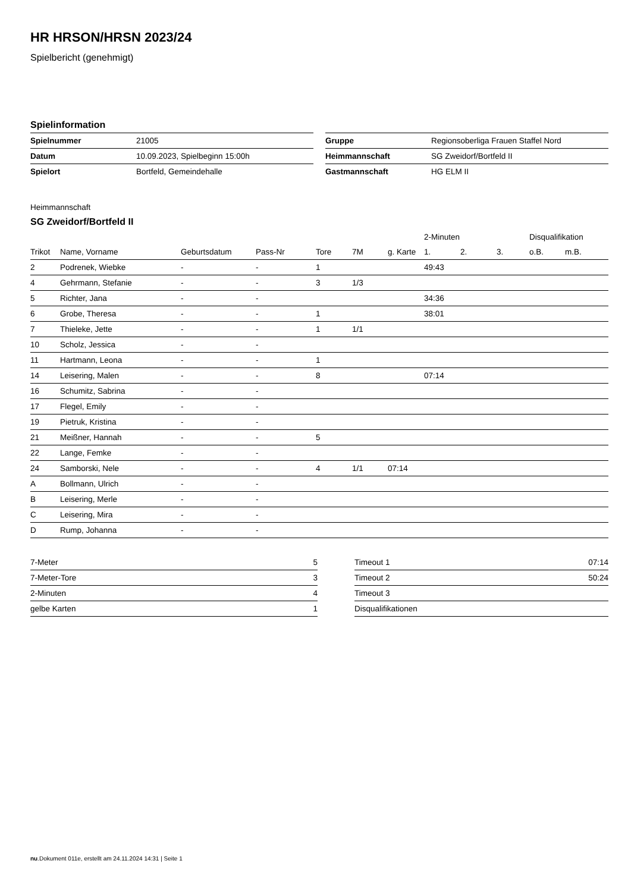HR HRSON/HRSN 2023/24
Spielbericht (genehmigt)
Spielinformation
| Spielnummer | 21005 |
| Datum | 10.09.2023, Spielbeginn 15:00h |
| Spielort | Bortfeld, Gemeindehalle |
| Gruppe | Regionsoberliga Frauen Staffel Nord |
| Heimmannschaft | SG Zweidorf/Bortfeld II |
| Gastmannschaft | HG ELM II |
Heimmannschaft
SG Zweidorf/Bortfeld II
| | | | | | | | 2-Minuten | | | Disqualifikation | |
| --- | --- | --- | --- | --- | --- | --- | --- | --- | --- | --- | --- |
| Trikot | Name, Vorname | Geburtsdatum | Pass-Nr | Tore | 7M | g. Karte | 1. | 2. | 3. | o.B. | m.B. |
| 2 | Podrenek, Wiebke | - | - | 1 | | | 49:43 | | | | |
| 4 | Gehrmann, Stefanie | - | - | 3 | 1/3 | | | | | | |
| 5 | Richter, Jana | - | - | | | | 34:36 | | | | |
| 6 | Grobe, Theresa | - | - | 1 | | | 38:01 | | | | |
| 7 | Thieleke, Jette | - | - | 1 | 1/1 | | | | | | |
| 10 | Scholz, Jessica | - | - | | | | | | | | |
| 11 | Hartmann, Leona | - | - | 1 | | | | | | | |
| 14 | Leisering, Malen | - | - | 8 | | | 07:14 | | | | |
| 16 | Schumitz, Sabrina | - | - | | | | | | | | |
| 17 | Flegel, Emily | - | - | | | | | | | | |
| 19 | Pietruk, Kristina | - | - | | | | | | | | |
| 21 | Meißner, Hannah | - | - | 5 | | | | | | | |
| 22 | Lange, Femke | - | - | | | | | | | | |
| 24 | Samborski, Nele | - | - | 4 | 1/1 | 07:14 | | | | | |
| A | Bollmann, Ulrich | - | - | | | | | | | | |
| B | Leisering, Merle | - | - | | | | | | | | |
| C | Leisering, Mira | - | - | | | | | | | | |
| D | Rump, Johanna | - | - | | | | | | | | |
| 7-Meter | 5 |
| 7-Meter-Tore | 3 |
| 2-Minuten | 4 |
| gelbe Karten | 1 |
| Timeout 1 | 07:14 |
| Timeout 2 | 50:24 |
| Timeout 3 | |
| Disqualifikationen | |
nu.Dokument 011e, erstellt am 24.11.2024 14:31 | Seite 1